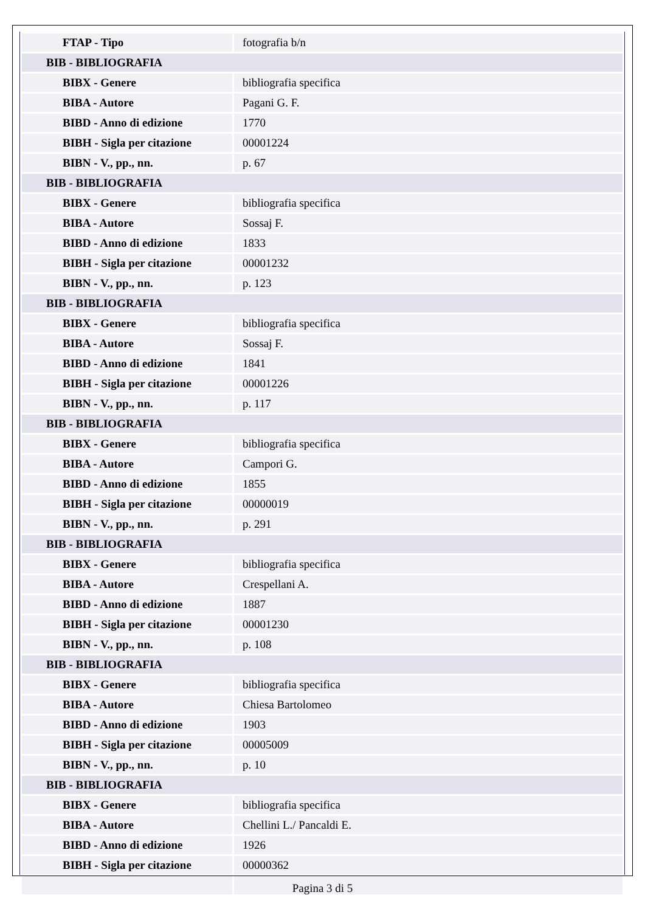| FTAP - Tipo | fotografia b/n |
| BIB - BIBLIOGRAFIA | |
| BIBX - Genere | bibliografia specifica |
| BIBA - Autore | Pagani G. F. |
| BIBD - Anno di edizione | 1770 |
| BIBH - Sigla per citazione | 00001224 |
| BIBN - V., pp., nn. | p. 67 |
| BIB - BIBLIOGRAFIA | |
| BIBX - Genere | bibliografia specifica |
| BIBA - Autore | Sossaj F. |
| BIBD - Anno di edizione | 1833 |
| BIBH - Sigla per citazione | 00001232 |
| BIBN - V., pp., nn. | p. 123 |
| BIB - BIBLIOGRAFIA | |
| BIBX - Genere | bibliografia specifica |
| BIBA - Autore | Sossaj F. |
| BIBD - Anno di edizione | 1841 |
| BIBH - Sigla per citazione | 00001226 |
| BIBN - V., pp., nn. | p. 117 |
| BIB - BIBLIOGRAFIA | |
| BIBX - Genere | bibliografia specifica |
| BIBA - Autore | Campori G. |
| BIBD - Anno di edizione | 1855 |
| BIBH - Sigla per citazione | 00000019 |
| BIBN - V., pp., nn. | p. 291 |
| BIB - BIBLIOGRAFIA | |
| BIBX - Genere | bibliografia specifica |
| BIBA - Autore | Crespellani A. |
| BIBD - Anno di edizione | 1887 |
| BIBH - Sigla per citazione | 00001230 |
| BIBN - V., pp., nn. | p. 108 |
| BIB - BIBLIOGRAFIA | |
| BIBX - Genere | bibliografia specifica |
| BIBA - Autore | Chiesa Bartolomeo |
| BIBD - Anno di edizione | 1903 |
| BIBH - Sigla per citazione | 00005009 |
| BIBN - V., pp., nn. | p. 10 |
| BIB - BIBLIOGRAFIA | |
| BIBX - Genere | bibliografia specifica |
| BIBA - Autore | Chellini L./ Pancaldi E. |
| BIBD - Anno di edizione | 1926 |
| BIBH - Sigla per citazione | 00000362 |
Pagina 3 di 5